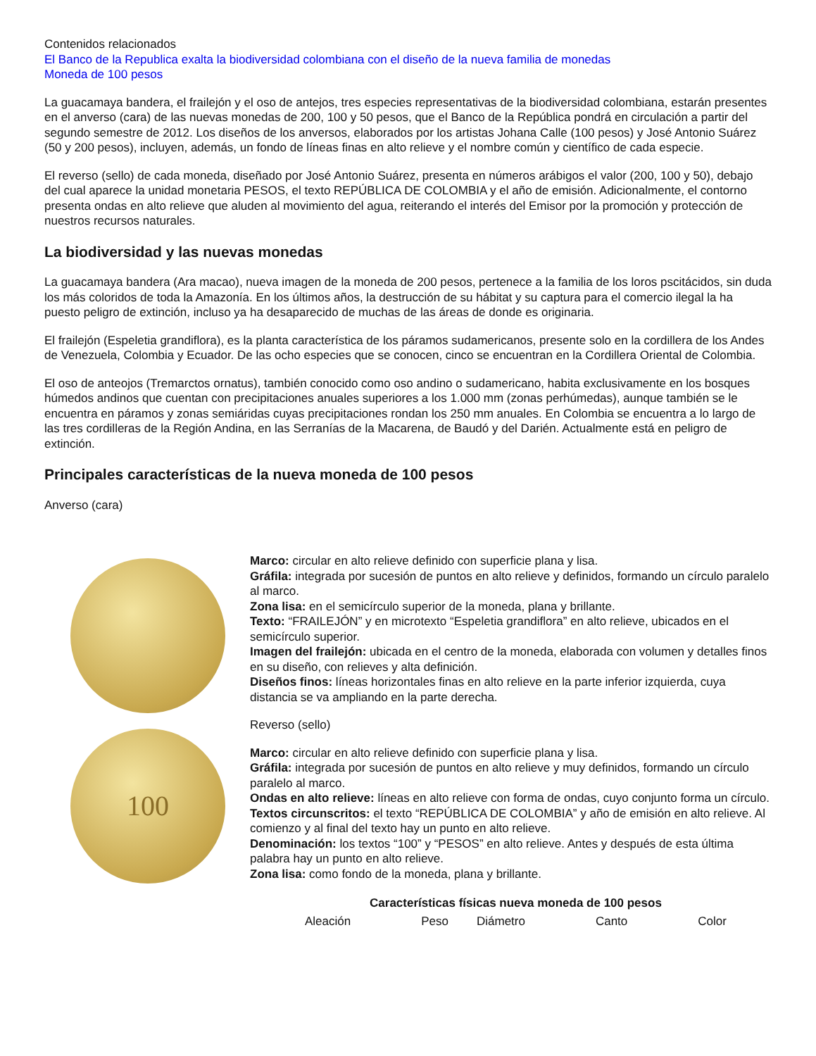Contenidos relacionados
El Banco de la Republica exalta la biodiversidad colombiana con el diseño de la nueva familia de monedas
Moneda de 100 pesos
La guacamaya bandera, el frailejón y el oso de antejos, tres especies representativas de la biodiversidad colombiana, estarán presentes en el anverso (cara) de las nuevas monedas de 200, 100 y 50 pesos, que el Banco de la República pondrá en circulación a partir del segundo semestre de 2012. Los diseños de los anversos, elaborados por los artistas Johana Calle (100 pesos) y José Antonio Suárez (50 y 200 pesos), incluyen, además, un fondo de líneas finas en alto relieve y el nombre común y científico de cada especie.
El reverso (sello) de cada moneda, diseñado por José Antonio Suárez, presenta en números arábigos el valor (200, 100 y 50), debajo del cual aparece la unidad monetaria PESOS, el texto REPÚBLICA DE COLOMBIA y el año de emisión. Adicionalmente, el contorno presenta ondas en alto relieve que aluden al movimiento del agua, reiterando el interés del Emisor por la promoción y protección de nuestros recursos naturales.
La biodiversidad y las nuevas monedas
La guacamaya bandera (Ara macao), nueva imagen de la moneda de 200 pesos, pertenece a la familia de los loros pscitácidos, sin duda los más coloridos de toda la Amazonía. En los últimos años, la destrucción de su hábitat y su captura para el comercio ilegal la ha puesto peligro de extinción, incluso ya ha desaparecido de muchas de las áreas de donde es originaria.
El frailejón (Espeletia grandiflora), es la planta característica de los páramos sudamericanos, presente solo en la cordillera de los Andes de Venezuela, Colombia y Ecuador. De las ocho especies que se conocen, cinco se encuentran en la Cordillera Oriental de Colombia.
El oso de anteojos (Tremarctos ornatus), también conocido como oso andino o sudamericano, habita exclusivamente en los bosques húmedos andinos que cuentan con precipitaciones anuales superiores a los 1.000 mm (zonas perhúmedas), aunque también se le encuentra en páramos y zonas semiáridas cuyas precipitaciones rondan los 250 mm anuales. En Colombia se encuentra a lo largo de las tres cordilleras de la Región Andina, en las Serranías de la Macarena, de Baudó y del Darién. Actualmente está en peligro de extinción.
Principales características de la nueva moneda de 100 pesos
Anverso (cara)
Marco: circular en alto relieve definido con superficie plana y lisa.
Gráfila: integrada por sucesión de puntos en alto relieve y definidos, formando un círculo paralelo al marco.
Zona lisa: en el semicírculo superior de la moneda, plana y brillante.
Texto: “FRAILEJÓN” y en microtexto “Espeletia grandiflora” en alto relieve, ubicados en el semicírculo superior.
Imagen del frailejón: ubicada en el centro de la moneda, elaborada con volumen y detalles finos en su diseño, con relieves y alta definición.
Diseños finos: líneas horizontales finas en alto relieve en la parte inferior izquierda, cuya distancia se va ampliando en la parte derecha.
100
Reverso (sello)
Marco: circular en alto relieve definido con superficie plana y lisa.
Gráfila: integrada por sucesión de puntos en alto relieve y muy definidos, formando un círculo paralelo al marco.
Ondas en alto relieve: líneas en alto relieve con forma de ondas, cuyo conjunto forma un círculo.
Textos circunscritos: el texto “REPÚBLICA DE COLOMBIA” y año de emisión en alto relieve. Al comienzo y al final del texto hay un punto en alto relieve.
Denominación: los textos “100” y “PESOS” en alto relieve. Antes y después de esta última palabra hay un punto en alto relieve.
Zona lisa: como fondo de la moneda, plana y brillante.
| Características físicas nueva moneda de 100 pesos | | | | |
| --- | --- | --- | --- | --- |
| Aleación | Peso | Diámetro | Canto | Color |